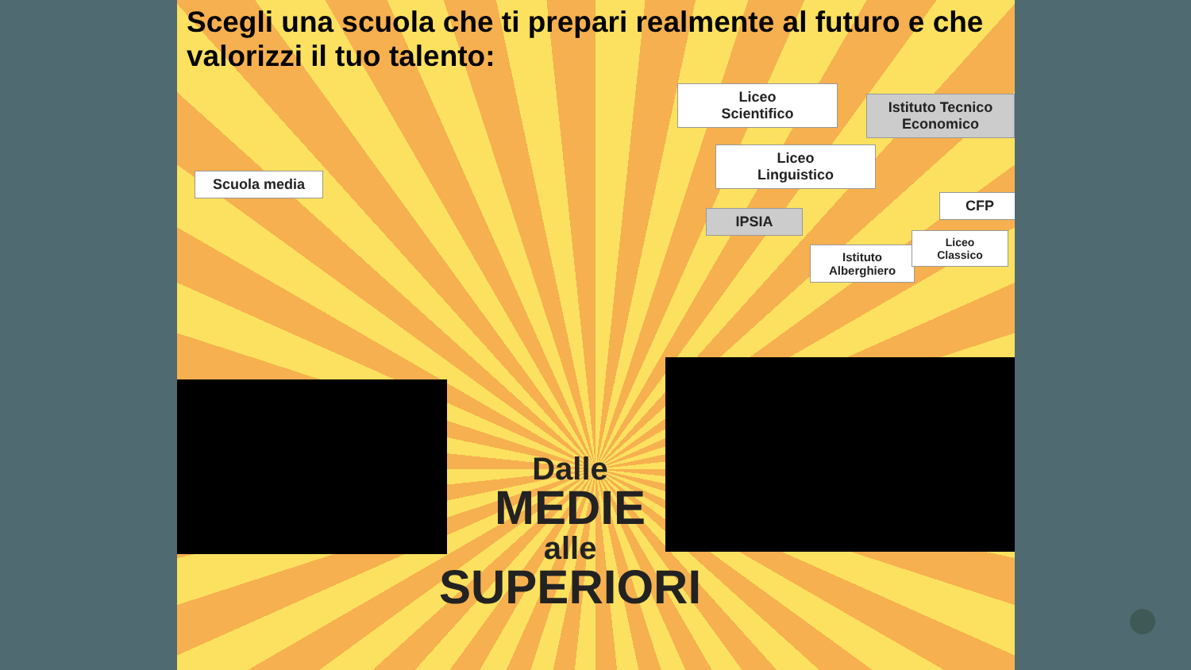Scegli una scuola che ti prepari realmente al futuro e che valorizzi il tuo talento:
Scuola media
Liceo
Scientifico
Istituto Tecnico
Economico
Liceo
Linguistico
CFP
IPSIA
Istituto
Alberghiero
Liceo
Classico
Dalle
MEDIE
alle
SUPERIORI